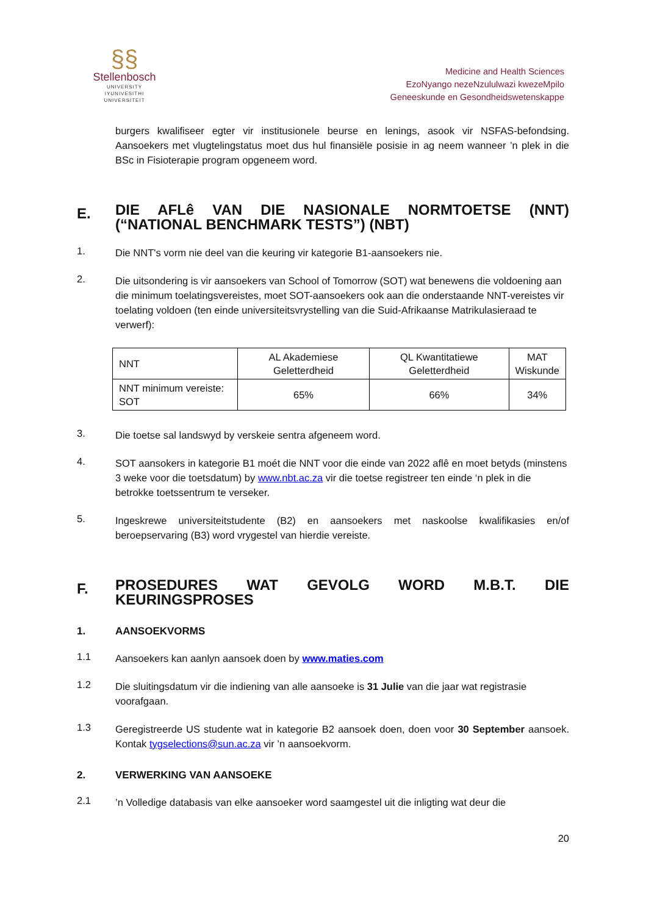§§
Stellenbosch
UNIVERSITY
IYUNIVESITHI
UNIVERSITEIT
Medicine and Health Sciences
EzoNyango nezeNzululwazi kwezeMpilo
Geneeskunde en Gesondheidswetenskappe
burgers kwalifiseer egter vir institusionele beurse en lenings, asook vir NSFAS-befondsing. Aansoekers met vlugtelingstatus moet dus hul finansiële posisie in ag neem wanneer ’n plek in die BSc in Fisioterapie program opgeneem word.
E. DIE AFLê VAN DIE NASIONALE NORMTOETSE (NNT) (“NATIONAL BENCHMARK TESTS”) (NBT)
1. Die NNT's vorm nie deel van die keuring vir kategorie B1-aansoekers nie.
2. Die uitsondering is vir aansoekers van School of Tomorrow (SOT) wat benewens die voldoening aan die minimum toelatingsvereistes, moet SOT-aansoekers ook aan die onderstaande NNT-vereistes vir toelating voldoen (ten einde universiteitsvrystelling van die Suid-Afrikaanse Matrikulasieraad te verwerf):
| NNT | AL Akademiese Geletterdheid | QL Kwantitatiewe Geletterdheid | MAT Wiskunde |
| NNT minimum vereiste: SOT | 65% | 66% | 34% |
3. Die toetse sal landswyd by verskeie sentra afgeneem word.
4. SOT aansokers in kategorie B1 moét die NNT voor die einde van 2022 aflê en moet betyds (minstens 3 weke voor die toetsdatum) by www.nbt.ac.za vir die toetse registreer ten einde ‘n plek in die betrokke toetssentrum te verseker.
5. Ingeskrewe universiteitstudente (B2) en aansoekers met naskoolse kwalifikasies en/of beroepservaring (B3) word vrygestel van hierdie vereiste.
F. PROSEDURES WAT GEVOLG WORD M.B.T. DIE KEURINGSPROSES
1. AANSOEKVORMS
1.1 Aansoekers kan aanlyn aansoek doen by www.maties.com
1.2 Die sluitingsdatum vir die indiening van alle aansoeke is 31 Julie van die jaar wat registrasie voorafgaan.
1.3 Geregistreerde US studente wat in kategorie B2 aansoek doen, doen voor 30 September aansoek. Kontak tygselections@sun.ac.za vir ’n aansoekvorm.
2. VERWERKING VAN AANSOEKE
2.1’n Volledige databasis van elke aansoeker word saamgestel uit die inligting wat deur die
20